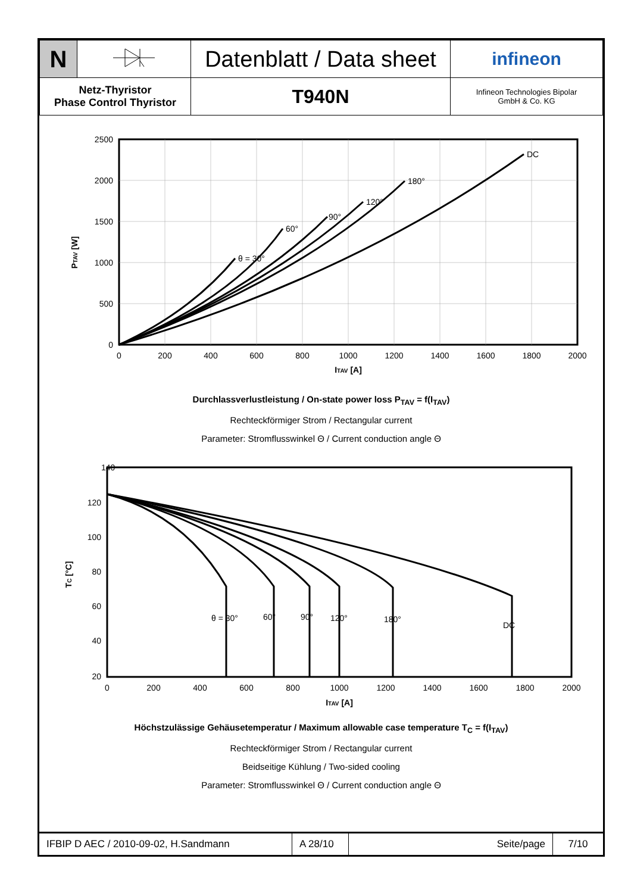| N | | Datenblatt / Data sheet | infineon |
| Netz-Thyristor Phase Control Thyristor | | T940N | Infineon Technologies Bipolar GmbH & Co. KG |
DC
180°
120°
90°
60°
θ = 30°
2500
2000
1500
1000
500
0
0
200
400
600
800
1000
1200
1400
1600
1800
2000
ITAV [A]
PTAV [W]
Durchlassverlustleistung / On-state power loss P<sub>TAV</sub> = f(I<sub>TAV</sub>)
Rechteckförmiger Strom / Rectangular current
Parameter: Stromflusswinkel Θ / Current conduction angle Θ
θ = 30°
60°
90°
120°
180°
DC
140
120
100
80
60
40
20
0
200
400
600
800
1000
1200
1400
1600
1800
2000
ITAV [A]
TC [°C]
Höchstzulässige Gehäusetemperatur / Maximum allowable case temperature T<sub>C</sub> = f(I<sub>TAV</sub>)
Rechteckförmiger Strom / Rectangular current
Beidseitige Kühlung / Two-sided cooling
Parameter: Stromflusswinkel Θ / Current conduction angle Θ
| IFBIP D AEC / 2010-09-02, H.Sandmann | A 28/10 | Seite/page | 7/10 |